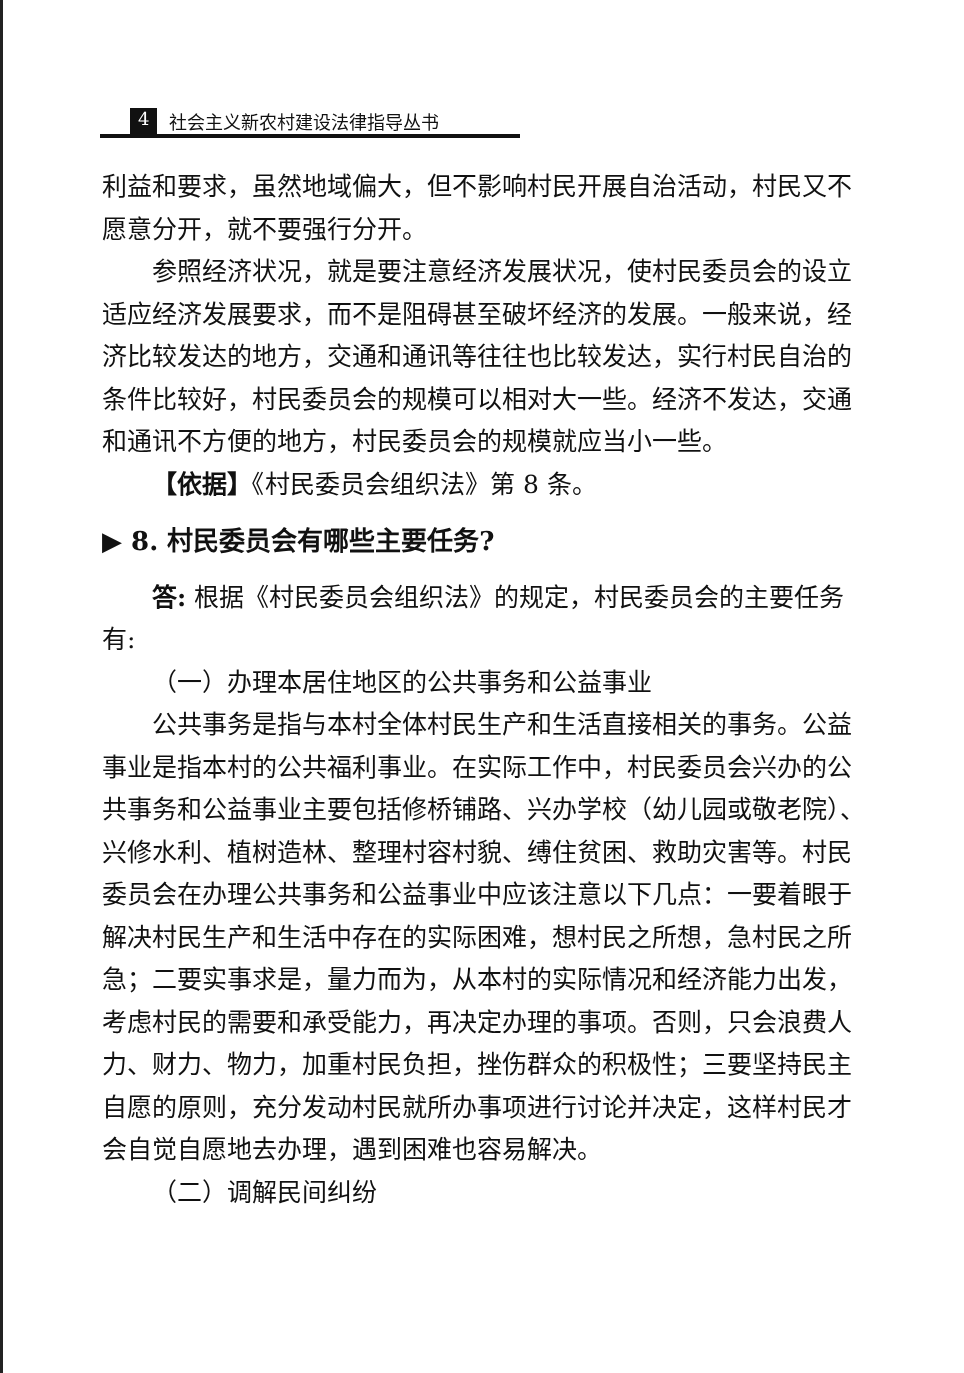4 社会主义新农村建设法律指导丛书
利益和要求，虽然地域偏大，但不影响村民开展自治活动，村民又不愿意分开，就不要强行分开。
参照经济状况，就是要注意经济发展状况，使村民委员会的设立适应经济发展要求，而不是阻碍甚至破坏经济的发展。一般来说，经济比较发达的地方，交通和通讯等往往也比较发达，实行村民自治的条件比较好，村民委员会的规模可以相对大一些。经济不发达，交通和通讯不方便的地方，村民委员会的规模就应当小一些。
【依据】《村民委员会组织法》第 8 条。
▶ 8. 村民委员会有哪些主要任务?
答: 根据《村民委员会组织法》的规定，村民委员会的主要任务有:
（一）办理本居住地区的公共事务和公益事业
公共事务是指与本村全体村民生产和生活直接相关的事务。公益事业是指本村的公共福利事业。在实际工作中，村民委员会兴办的公共事务和公益事业主要包括修桥铺路、兴办学校（幼儿园或敬老院）、兴修水利、植树造林、整理村容村貌、缚住贫困、救助灾害等。村民委员会在办理公共事务和公益事业中应该注意以下几点：一要着眼于解决村民生产和生活中存在的实际困难，想村民之所想，急村民之所急；二要实事求是，量力而为，从本村的实际情况和经济能力出发，考虑村民的需要和承受能力，再决定办理的事项。否则，只会浪费人力、财力、物力，加重村民负担，挫伤群众的积极性；三要坚持民主自愿的原则，充分发动村民就所办事项进行讨论并决定，这样村民才会自觉自愿地去办理，遇到困难也容易解决。
（二）调解民间纠纷